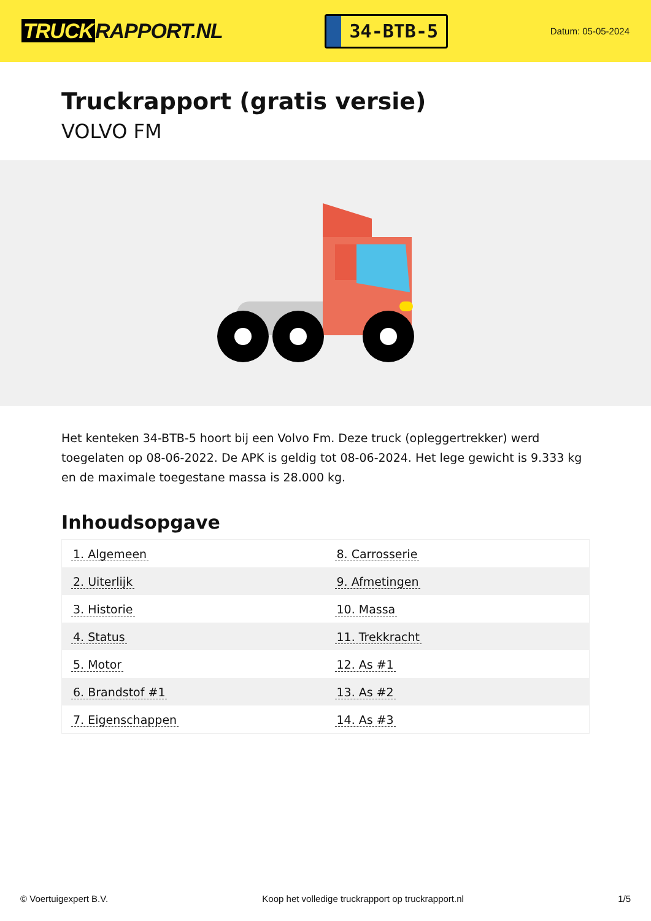TRUCK RAPPORT.NL
34-BTB-5
Datum: 05-05-2024
Truckrapport (gratis versie)
VOLVO FM
Het kenteken 34-BTB-5 hoort bij een Volvo Fm. Deze truck (opleggertrekker) werd toegelaten op 08-06-2022. De APK is geldig tot 08-06-2024. Het lege gewicht is 9.333 kg en de maximale toegestane massa is 28.000 kg.
Inhoudsopgave
| 1. Algemeen | 8. Carrosserie |
| 2. Uiterlijk | 9. Afmetingen |
| 3. Historie | 10. Massa |
| 4. Status | 11. Trekkracht |
| 5. Motor | 12. As #1 |
| 6. Brandstof #1 | 13. As #2 |
| 7. Eigenschappen | 14. As #3 |
© Voertuigexpert B.V. Koop het volledige truckrapport op truckrapport.nl
1/5